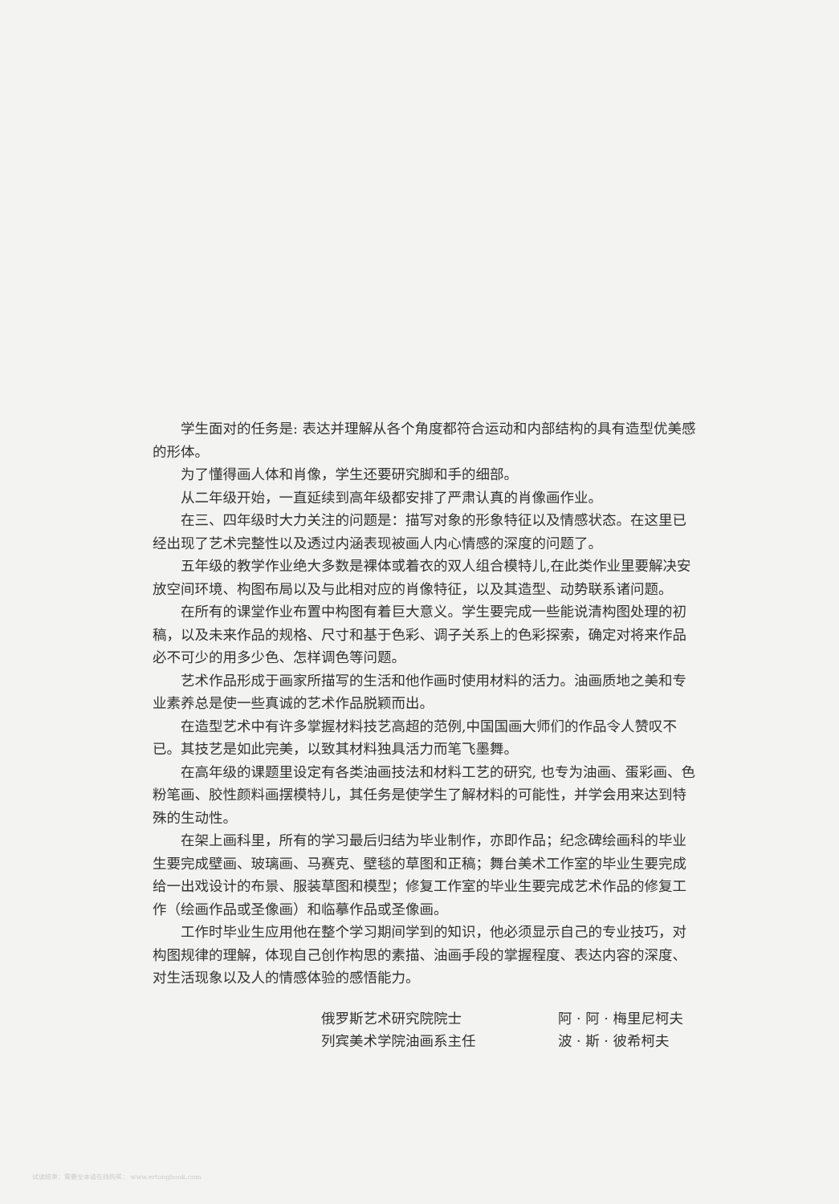学生面对的任务是: 表达并理解从各个角度都符合运动和内部结构的具有造型优美感的形体。
为了懂得画人体和肖像，学生还要研究脚和手的细部。
从二年级开始，一直延续到高年级都安排了严肃认真的肖像画作业。
在三、四年级时大力关注的问题是：描写对象的形象特征以及情感状态。在这里已经出现了艺术完整性以及透过内涵表现被画人内心情感的深度的问题了。
五年级的教学作业绝大多数是裸体或着衣的双人组合模特儿,在此类作业里要解决安放空间环境、构图布局以及与此相对应的肖像特征，以及其造型、动势联系诸问题。
在所有的课堂作业布置中构图有着巨大意义。学生要完成一些能说清构图处理的初稿，以及未来作品的规格、尺寸和基于色彩、调子关系上的色彩探索，确定对将来作品必不可少的用多少色、怎样调色等问题。
艺术作品形成于画家所描写的生活和他作画时使用材料的活力。油画质地之美和专业素养总是使一些真诚的艺术作品脱颖而出。
在造型艺术中有许多掌握材料技艺高超的范例,中国国画大师们的作品令人赞叹不已。其技艺是如此完美，以致其材料独具活力而笔飞墨舞。
在高年级的课题里设定有各类油画技法和材料工艺的研究, 也专为油画、蛋彩画、色粉笔画、胶性颜料画摆模特儿，其任务是使学生了解材料的可能性，并学会用来达到特殊的生动性。
在架上画科里，所有的学习最后归结为毕业制作，亦即作品；纪念碑绘画科的毕业生要完成壁画、玻璃画、马赛克、壁毯的草图和正稿；舞台美术工作室的毕业生要完成给一出戏设计的布景、服装草图和模型；修复工作室的毕业生要完成艺术作品的修复工作（绘画作品或圣像画）和临摹作品或圣像画。
工作时毕业生应用他在整个学习期间学到的知识，他必须显示自己的专业技巧，对构图规律的理解，体现自己创作构思的素描、油画手段的掌握程度、表达内容的深度、对生活现象以及人的情感体验的感悟能力。
俄罗斯艺术研究院院士 阿 · 阿 · 梅里尼柯夫
列宾美术学院油画系主任 波 · 斯 · 彼希柯夫
试读结束：需要全本请在线购买： www.ertongbook.com